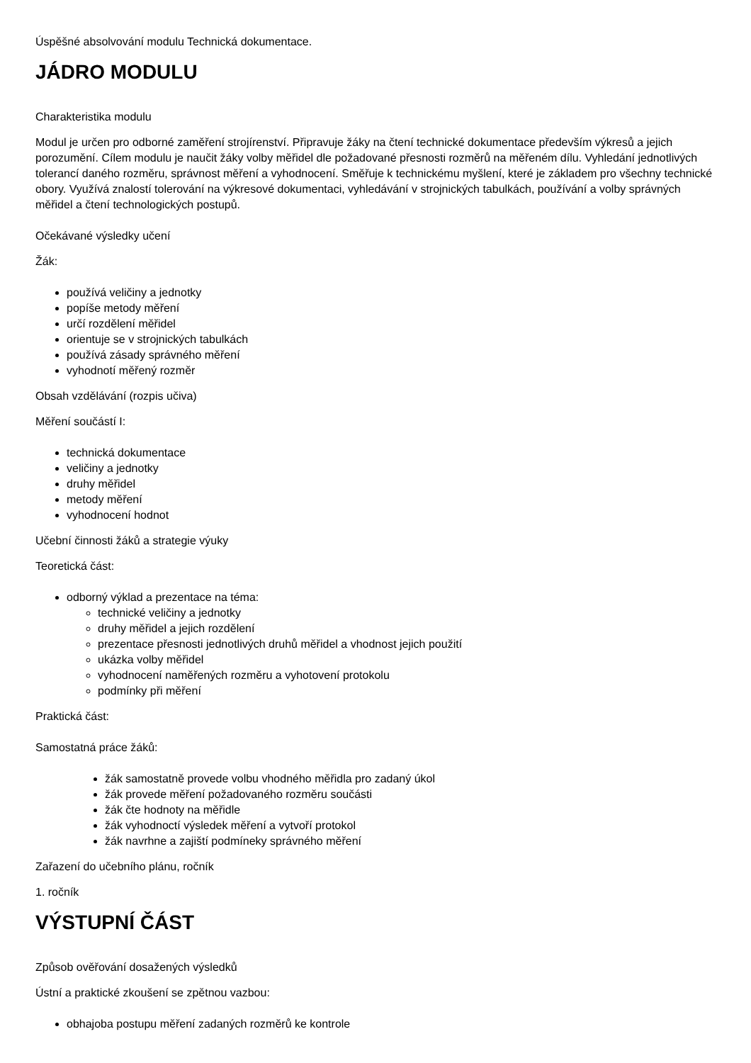Úspěšné absolvování modulu Technická dokumentace.
JÁDRO MODULU
Charakteristika modulu
Modul je určen pro odborné zaměření strojírenství. Připravuje žáky na čtení technické dokumentace především výkresů a jejich porozumění. Cílem modulu je naučit žáky volby měřidel dle požadované přesnosti rozměrů na měřeném dílu. Vyhledání jednotlivých tolerancí daného rozměru, správnost měření a vyhodnocení. Směřuje k technickému myšlení, které je základem pro všechny technické obory. Využívá znalostí tolerování na výkresové dokumentaci, vyhledávání v strojnických tabulkách, používání a volby správných měřidel a čtení technologických postupů.
Očekávané výsledky učení
Žák:
používá veličiny a jednotky
popíše metody měření
určí rozdělení měřidel
orientuje se v strojnických tabulkách
používá zásady správného měření
vyhodnotí měřený rozměr
Obsah vzdělávání (rozpis učiva)
Měření součástí I:
technická dokumentace
veličiny a jednotky
druhy měřidel
metody měření
vyhodnocení hodnot
Učební činnosti žáků a strategie výuky
Teoretická část:
odborný výklad a prezentace na téma:
technické veličiny a jednotky
druhy měřidel a jejich rozdělení
prezentace přesnosti jednotlivých druhů měřidel a vhodnost jejich použití
ukázka volby měřidel
vyhodnocení naměřených rozměru a vyhotovení protokolu
podmínky při měření
Praktická část:
Samostatná práce žáků:
žák samostatně provede volbu vhodného měřidla pro zadaný úkol
žák provede měření požadovaného rozměru součásti
žák čte hodnoty na měřidle
žák vyhodnoctí výsledek měření a vytvoří protokol
žák navrhne a zajiští podmíneky správného měření
Zařazení do učebního plánu, ročník
1. ročník
VÝSTUPNÍ ČÁST
Způsob ověřování dosažených výsledků
Ústní a praktické zkoušení se zpětnou vazbou:
obhajoba postupu měření zadaných rozměrů ke kontrole